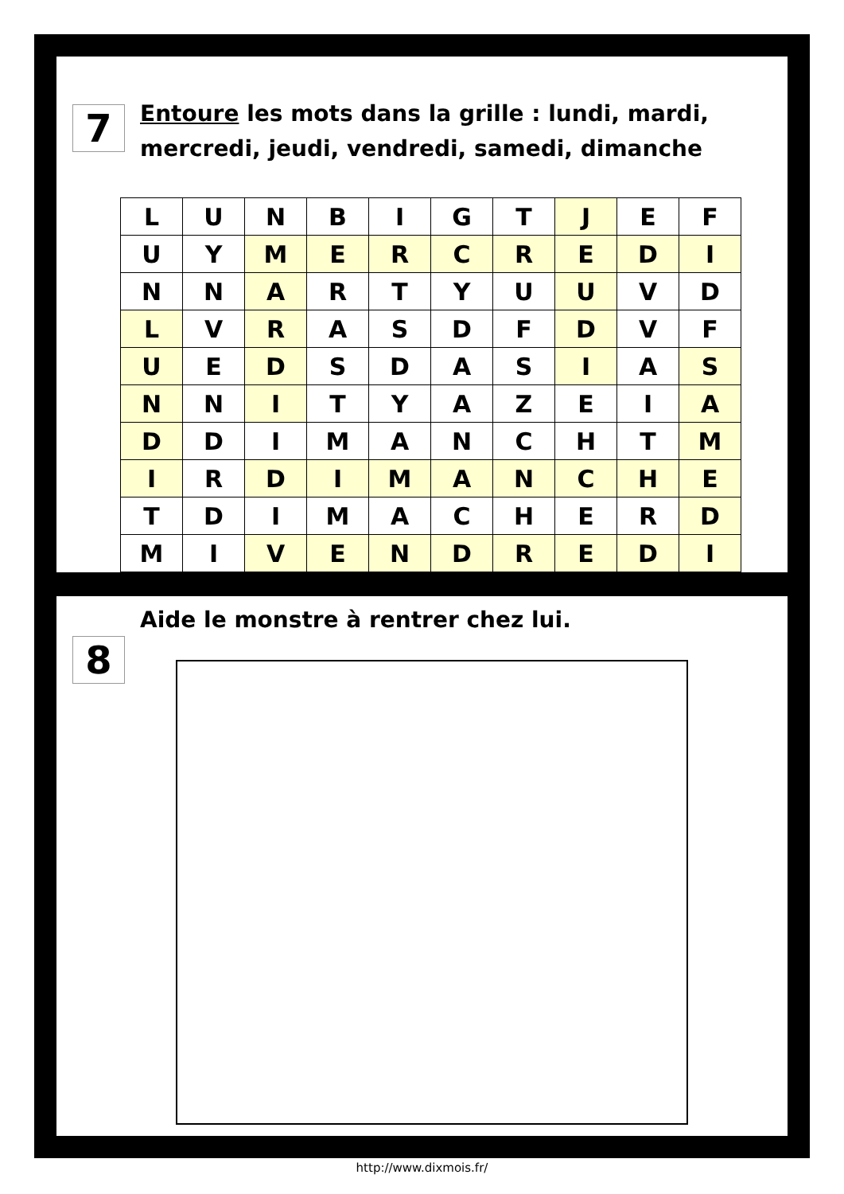7
Entoure les mots dans la grille : lundi, mardi, mercredi, jeudi, vendredi, samedi, dimanche
| L | U | N | B | I | G | T | J | E | F |
| U | Y | M | E | R | C | R | E | D | I |
| N | N | A | R | T | Y | U | U | V | D |
| L | V | R | A | S | D | F | D | V | F |
| U | E | D | S | D | A | S | I | A | S |
| N | N | I | T | Y | A | Z | E | I | A |
| D | D | I | M | A | N | C | H | T | M |
| I | R | D | I | M | A | N | C | H | E |
| T | D | I | M | A | C | H | E | R | D |
| M | I | V | E | N | D | R | E | D | I |
8
Aide le monstre à rentrer chez lui.
http://www.dixmois.fr/